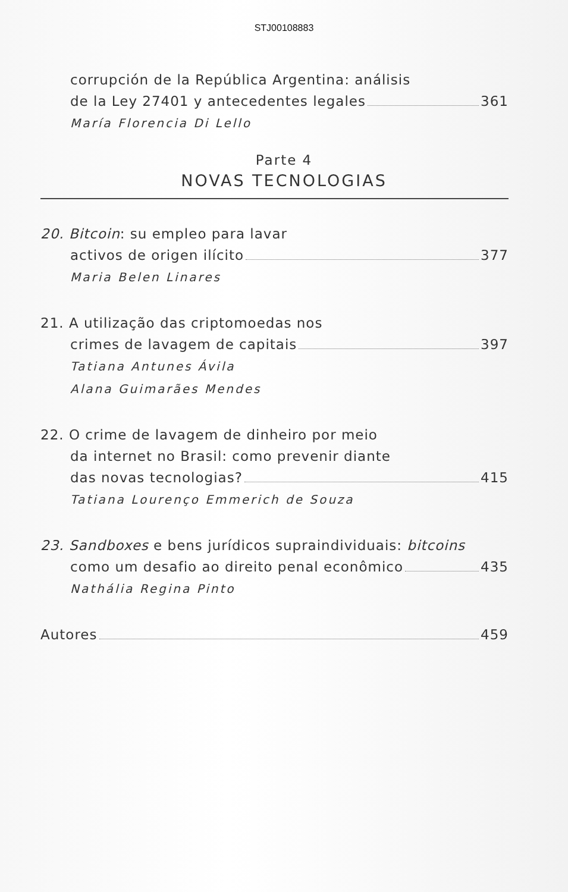STJ00108883
corrupción de la República Argentina: análisis
de la Ley 27401 y antecedentes legales 361
María Florencia Di Lello
Parte 4
NOVAS TECNOLOGIAS
20. Bitcoin: su empleo para lavar
activos de origen ilícito 377
Maria Belen Linares
21. A utilização das criptomoedas nos
crimes de lavagem de capitais 397
Tatiana Antunes Ávila
Alana Guimarães Mendes
22. O crime de lavagem de dinheiro por meio
da internet no Brasil: como prevenir diante
das novas tecnologias? 415
Tatiana Lourenço Emmerich de Souza
23. Sandboxes e bens jurídicos supraindividuais: bitcoins
como um desafio ao direito penal econômico 435
Nathália Regina Pinto
Autores 459